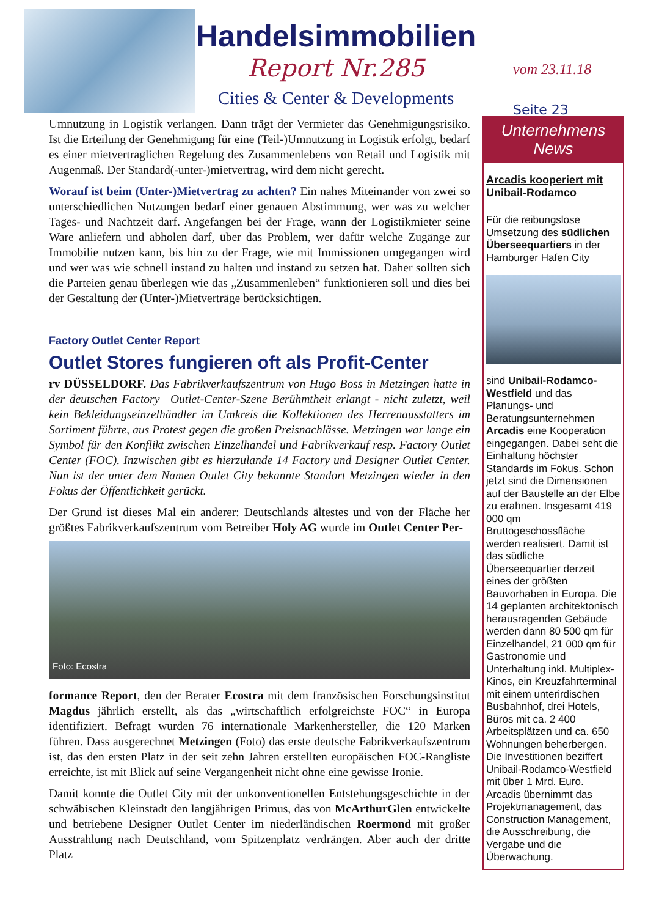Handelsimmobilien
Report Nr.285
Cities & Center & Developments
vom 23.11.18
Seite 23
Umnutzung in Logistik verlangen. Dann trägt der Vermieter das Genehmigungsrisiko. Ist die Erteilung der Genehmigung für eine (Teil-)Umnutzung in Logistik erfolgt, bedarf es einer mietvertraglichen Regelung des Zusammenlebens von Retail und Logistik mit Augenmaß. Der Standard(-unter-)mietvertrag, wird dem nicht gerecht.
Worauf ist beim (Unter-)Mietvertrag zu achten? Ein nahes Miteinander von zwei so unterschiedlichen Nutzungen bedarf einer genauen Abstimmung, wer was zu welcher Tages- und Nachtzeit darf. Angefangen bei der Frage, wann der Logistikmieter seine Ware anliefern und abholen darf, über das Problem, wer dafür welche Zugänge zur Immobilie nutzen kann, bis hin zu der Frage, wie mit Immissionen umgegangen wird und wer was wie schnell instand zu halten und instand zu setzen hat. Daher sollten sich die Parteien genau überlegen wie das „Zusammenleben“ funktionieren soll und dies bei der Gestaltung der (Unter-)Mietverträge berücksichtigen.
Factory Outlet Center Report
Outlet Stores fungieren oft als Profit-Center
rv DÜSSELDORF. Das Fabrikverkaufszentrum von Hugo Boss in Metzingen hatte in der deutschen Factory– Outlet-Center-Szene Berühmtheit erlangt - nicht zuletzt, weil kein Bekleidungseinzelhändler im Umkreis die Kollektionen des Herrenausstatters im Sortiment führte, aus Protest gegen die großen Preisnachlässe. Metzingen war lange ein Symbol für den Konflikt zwischen Einzelhandel und Fabrikverkauf resp. Factory Outlet Center (FOC). Inzwischen gibt es hierzulande 14 Factory und Designer Outlet Center. Nun ist der unter dem Namen Outlet City bekannte Standort Metzingen wieder in den Fokus der Öffentlichkeit gerückt.
Der Grund ist dieses Mal ein anderer: Deutschlands ältestes und von der Fläche her größtes Fabrikverkaufszentrum vom Betreiber Holy AG wurde im Outlet Center Per-
Foto: Ecostra
formance Report, den der Berater Ecostra mit dem französischen Forschungsinstitut Magdus jährlich erstellt, als das „wirtschaftlich erfolgreichste FOC“ in Europa identifiziert. Befragt wurden 76 internationale Markenhersteller, die 120 Marken führen. Dass ausgerechnet Metzingen (Foto) das erste deutsche Fabrikverkaufszentrum ist, das den ersten Platz in der seit zehn Jahren erstellten europäischen FOC-Rangliste erreichte, ist mit Blick auf seine Vergangenheit nicht ohne eine gewisse Ironie.
Damit konnte die Outlet City mit der unkonventionellen Entstehungsgeschichte in der schwäbischen Kleinstadt den langjährigen Primus, das von McArthurGlen entwickelte und betriebene Designer Outlet Center im niederländischen Roermond mit großer Ausstrahlung nach Deutschland, vom Spitzenplatz verdrängen. Aber auch der dritte Platz
Unternehmens
News
Arcadis kooperiert mit Unibail-Rodamco
Für die reibungslose Umsetzung des südlichen Überseequartiers in der Hamburger Hafen City
sind Unibail-Rodamco-Westfield und das Planungs- und Beratungsunternehmen Arcadis eine Kooperation eingegangen. Dabei seht die Einhaltung höchster Standards im Fokus. Schon jetzt sind die Dimensionen auf der Baustelle an der Elbe zu erahnen. Insgesamt 419 000 qm Bruttogeschossfläche werden realisiert. Damit ist das südliche Überseequartier derzeit eines der größten Bauvorhaben in Europa. Die 14 geplanten architektonisch herausragenden Gebäude werden dann 80 500 qm für Einzelhandel, 21 000 qm für Gastronomie und Unterhaltung inkl. Multiplex-Kinos, ein Kreuzfahrterminal mit einem unterirdischen Busbahnhof, drei Hotels, Büros mit ca. 2 400 Arbeitsplätzen und ca. 650 Wohnungen beherbergen. Die Investitionen beziffert Unibail-Rodamco-Westfield mit über 1 Mrd. Euro. Arcadis übernimmt das Projektmanagement, das Construction Management, die Ausschreibung, die Vergabe und die Überwachung.